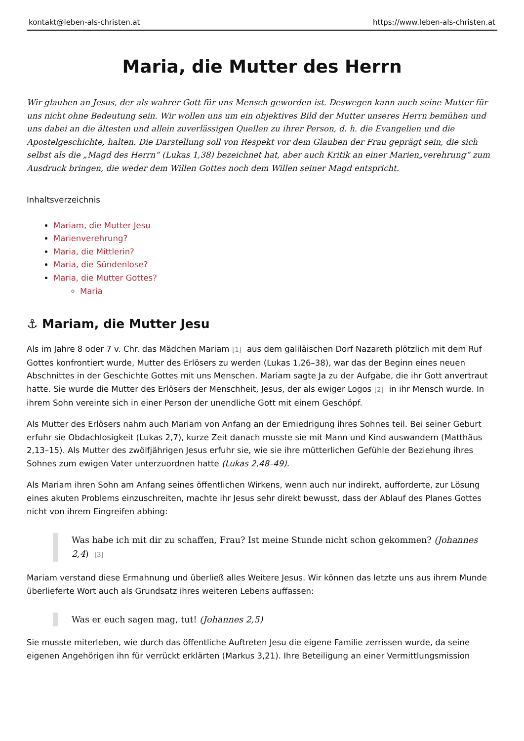kontakt@leben-als-christen.at https://www.leben-als-christen.at
Maria, die Mutter des Herrn
Wir glauben an Jesus, der als wahrer Gott für uns Mensch geworden ist. Deswegen kann auch seine Mutter für uns nicht ohne Bedeutung sein. Wir wollen uns um ein objektives Bild der Mutter unseres Herrn bemühen und uns dabei an die ältesten und allein zuverlässigen Quellen zu ihrer Person, d. h. die Evangelien und die Apostelgeschichte, halten. Die Darstellung soll von Respekt vor dem Glauben der Frau geprägt sein, die sich selbst als die „Magd des Herrn“ (Lukas 1,38) bezeichnet hat, aber auch Kritik an einer Marien„verehrung“ zum Ausdruck bringen, die weder dem Willen Gottes noch dem Willen seiner Magd entspricht.
Inhaltsverzeichnis
Mariam, die Mutter Jesu
Marienverehrung?
Maria, die Mittlerin?
Maria, die Sündenlose?
Maria, die Mutter Gottes?
Maria
⚓ Mariam, die Mutter Jesu
Als im Jahre 8 oder 7 v. Chr. das Mädchen Mariam<sup>[1]</sup> aus dem galiläischen Dorf Nazareth plötzlich mit dem Ruf Gottes konfrontiert wurde, Mutter des Erlösers zu werden (Lukas 1,26–38), war das der Beginn eines neuen Abschnittes in der Geschichte Gottes mit uns Menschen. Mariam sagte Ja zu der Aufgabe, die ihr Gott anvertraut hatte. Sie wurde die Mutter des Erlösers der Menschheit, Jesus, der als ewiger Logos<sup>[2]</sup> in ihr Mensch wurde. In ihrem Sohn vereinte sich in einer Person der unendliche Gott mit einem Geschöpf.
Als Mutter des Erlösers nahm auch Mariam von Anfang an der Erniedrigung ihres Sohnes teil. Bei seiner Geburt erfuhr sie Obdachlosigkeit (Lukas 2,7), kurze Zeit danach musste sie mit Mann und Kind auswandern (Matthäus 2,13–15). Als Mutter des zwölfjährigen Jesus erfuhr sie, wie sie ihre mütterlichen Gefühle der Beziehung ihres Sohnes zum ewigen Vater unterzuordnen hatte (Lukas 2,48–49).
Als Mariam ihren Sohn am Anfang seines öffentlichen Wirkens, wenn auch nur indirekt, aufforderte, zur Lösung eines akuten Problems einzuschreiten, machte ihr Jesus sehr direkt bewusst, dass der Ablauf des Planes Gottes nicht von ihrem Eingreifen abhing:
Was habe ich mit dir zu schaffen, Frau? Ist meine Stunde nicht schon gekommen? (Johannes 2,4) <sup>[3]</sup>
Mariam verstand diese Ermahnung und überließ alles Weitere Jesus. Wir können das letzte uns aus ihrem Munde überlieferte Wort auch als Grundsatz ihres weiteren Lebens auffassen:
Was er euch sagen mag, tut! (Johannes 2,5)
Sie musste miterleben, wie durch das öffentliche Auftreten Jesu die eigene Familie zerrissen wurde, da seine eigenen Angehörigen ihn für verrückt erklärten (Markus 3,21). Ihre Beteiligung an einer Vermittlungsmission